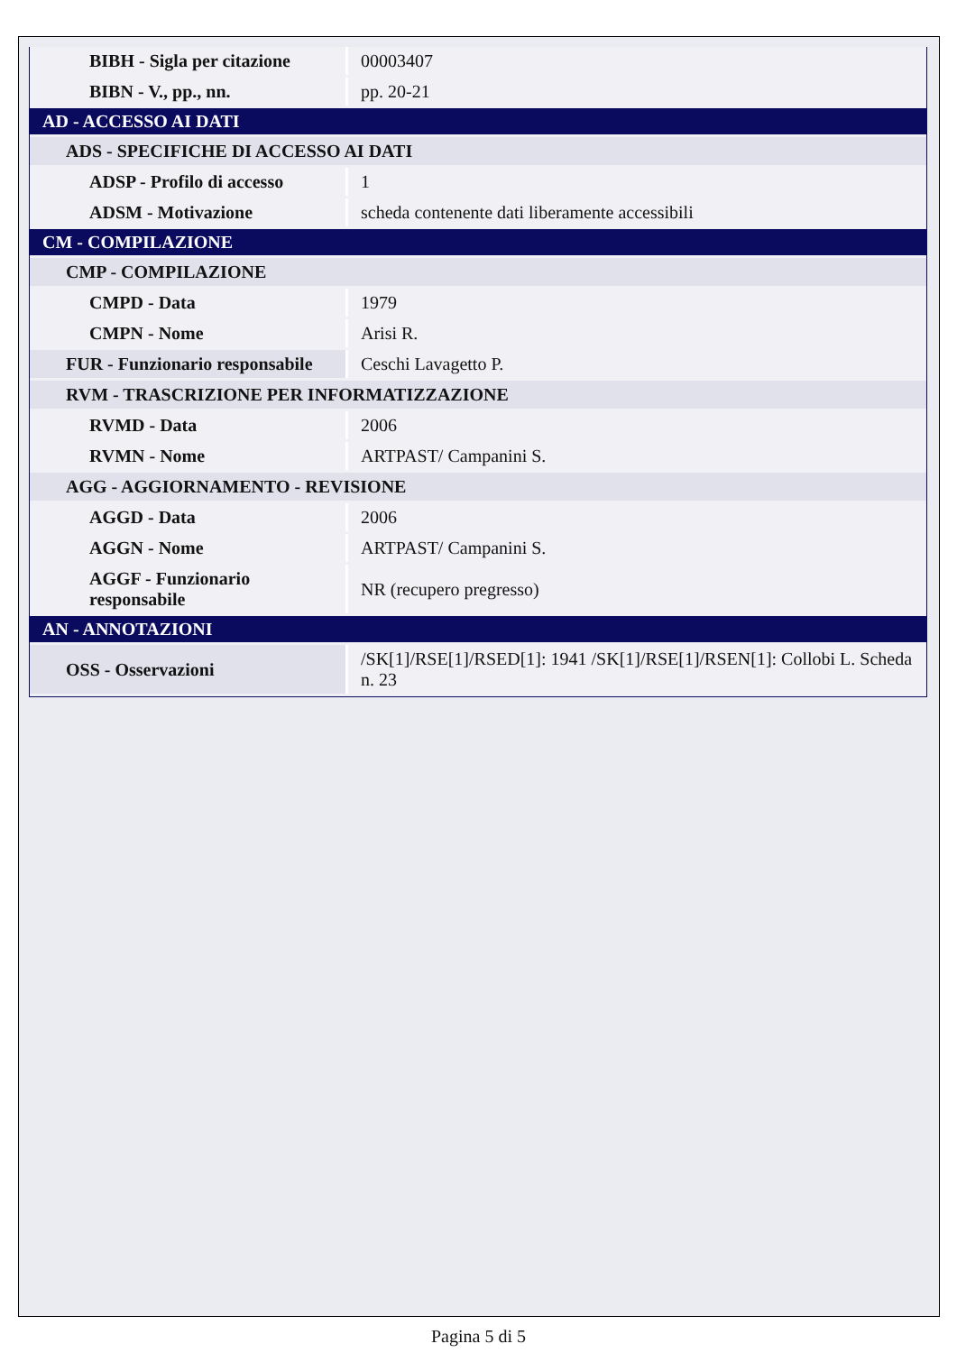| BIBH - Sigla per citazione | 00003407 |
| BIBN - V., pp., nn. | pp. 20-21 |
| AD - ACCESSO AI DATI | |
| ADS - SPECIFICHE DI ACCESSO AI DATI | |
| ADSP - Profilo di accesso | 1 |
| ADSM - Motivazione | scheda contenente dati liberamente accessibili |
| CM - COMPILAZIONE | |
| CMP - COMPILAZIONE | |
| CMPD - Data | 1979 |
| CMPN - Nome | Arisi R. |
| FUR - Funzionario responsabile | Ceschi Lavagetto P. |
| RVM - TRASCRIZIONE PER INFORMATIZZAZIONE | |
| RVMD - Data | 2006 |
| RVMN - Nome | ARTPAST/ Campanini S. |
| AGG - AGGIORNAMENTO - REVISIONE | |
| AGGD - Data | 2006 |
| AGGN - Nome | ARTPAST/ Campanini S. |
| AGGF - Funzionario responsabile | NR (recupero pregresso) |
| AN - ANNOTAZIONI | |
| OSS - Osservazioni | /SK[1]/RSE[1]/RSED[1]: 1941 /SK[1]/RSE[1]/RSEN[1]: Collobi L. Scheda n. 23 |
Pagina 5 di 5